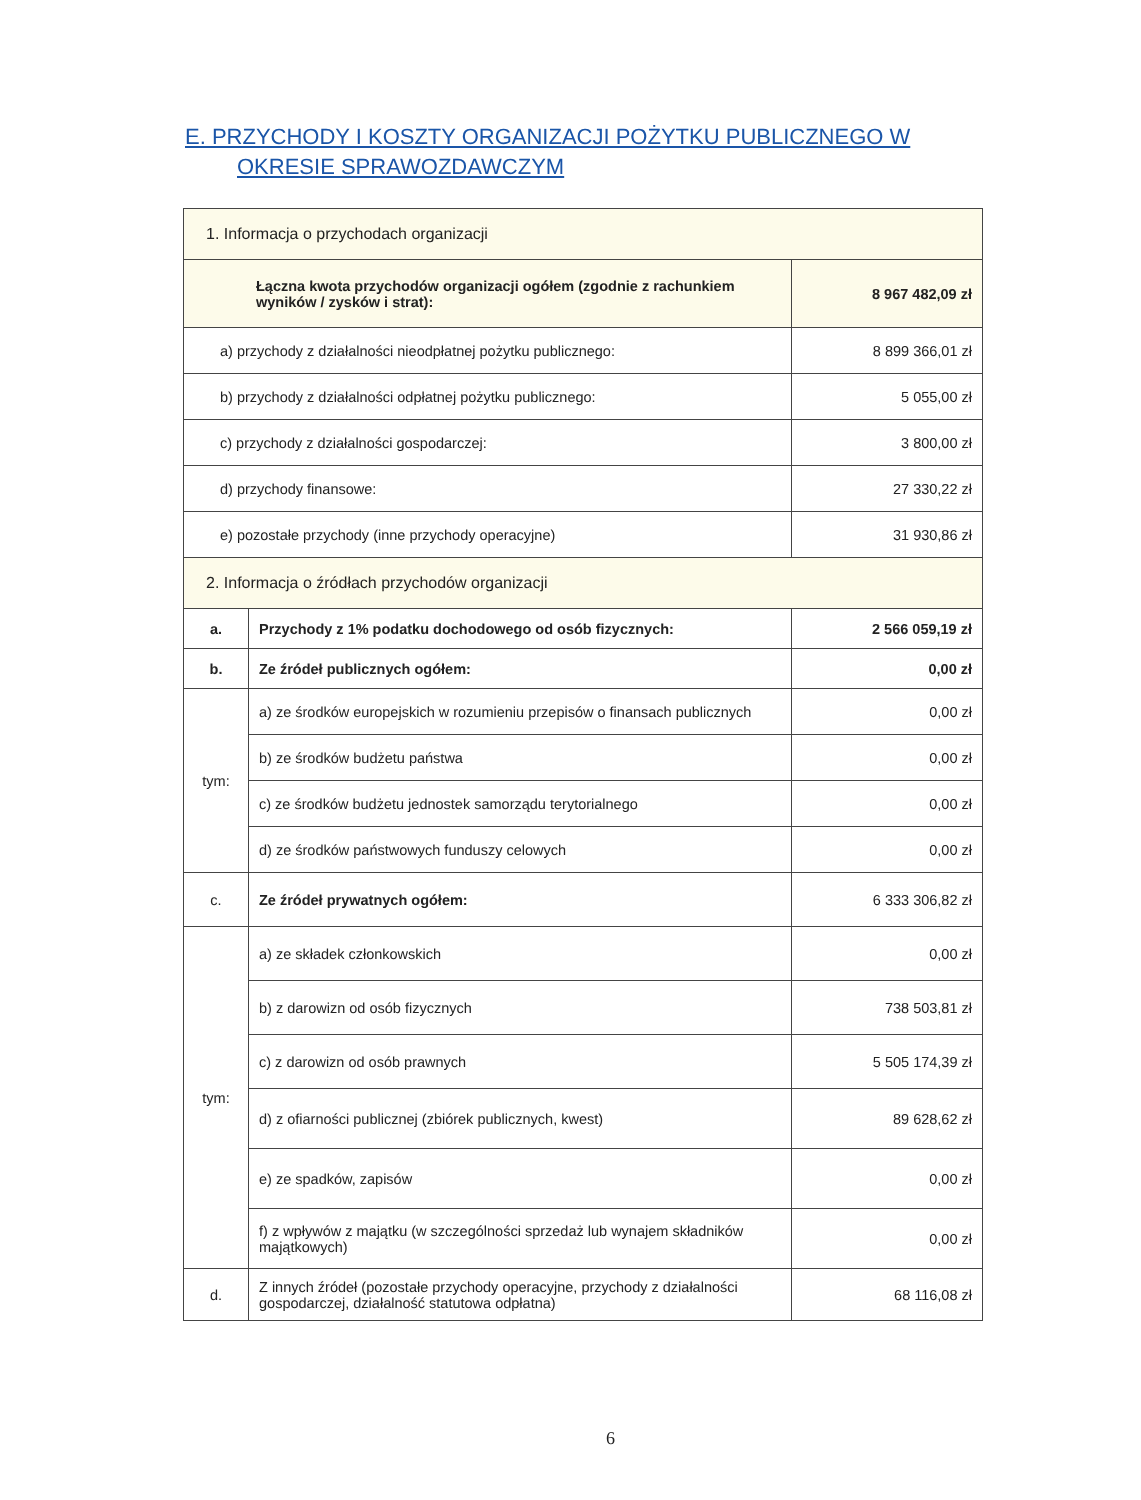E. PRZYCHODY I KOSZTY ORGANIZACJI POŻYTKU PUBLICZNEGO W
OKRESIE SPRAWOZDAWCZYM
| 1. Informacja o przychodach organizacji | | |
| Łączna kwota przychodów organizacji ogółem (zgodnie z rachunkiem wyników / zysków i strat): | | 8 967 482,09 zł |
| a) przychody z działalności nieodpłatnej pożytku publicznego: | | 8 899 366,01 zł |
| b) przychody z działalności odpłatnej pożytku publicznego: | | 5 055,00 zł |
| c) przychody z działalności gospodarczej: | | 3 800,00 zł |
| d) przychody finansowe: | | 27 330,22 zł |
| e) pozostałe przychody (inne przychody operacyjne) | | 31 930,86 zł |
| 2. Informacja o źródłach przychodów organizacji | | |
| a. | Przychody z 1% podatku dochodowego od osób fizycznych: | 2 566 059,19 zł |
| b. | Ze źródeł publicznych ogółem: | 0,00 zł |
| tym: | a) ze środków europejskich w rozumieniu przepisów o finansach publicznych | 0,00 zł |
| | b) ze środków budżetu państwa | 0,00 zł |
| | c) ze środków budżetu jednostek samorządu terytorialnego | 0,00 zł |
| | d) ze środków państwowych funduszy celowych | 0,00 zł |
| c. | Ze źródeł prywatnych ogółem: | 6 333 306,82 zł |
| tym: | a) ze składek członkowskich | 0,00 zł |
| | b) z darowizn od osób fizycznych | 738 503,81 zł |
| | c) z darowizn od osób prawnych | 5 505 174,39 zł |
| | d) z ofiarności publicznej (zbiórek publicznych, kwest) | 89 628,62 zł |
| | e) ze spadków, zapisów | 0,00 zł |
| | f) z wpływów z majątku (w szczególności sprzedaż lub wynajem składników majątkowych) | 0,00 zł |
| d. | Z innych źródeł (pozostałe przychody operacyjne, przychody z działalności gospodarczej, działalność statutowa odpłatna) | 68 116,08 zł |
6